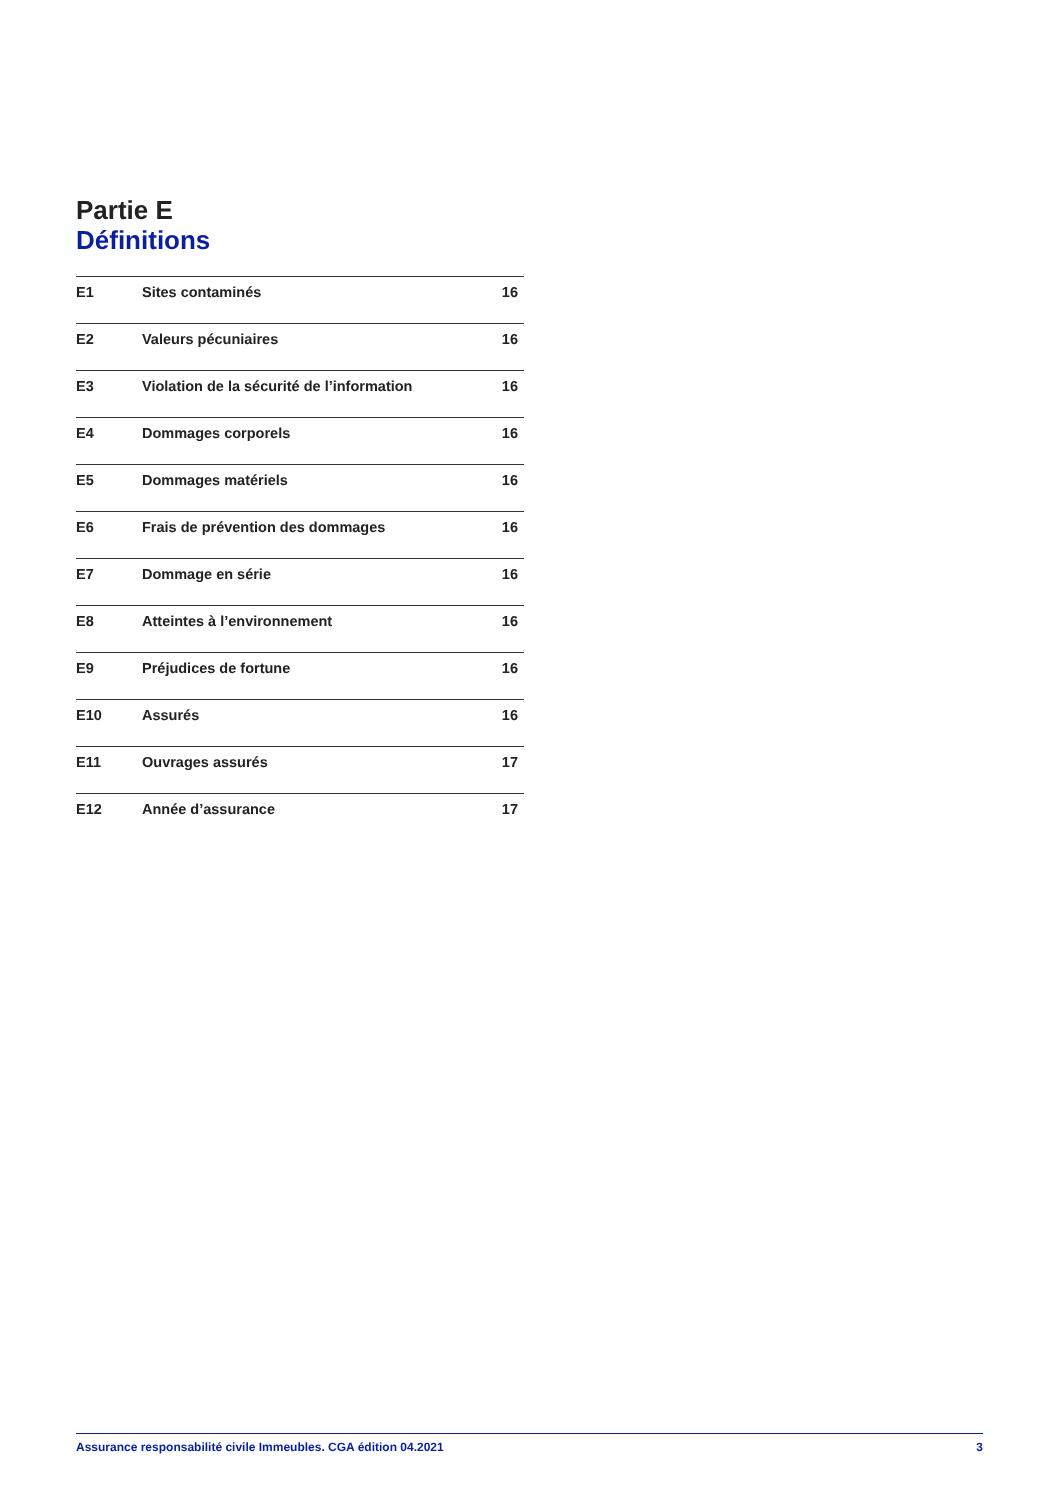Partie E
Définitions
| E1 | Sites contaminés | 16 |
| E2 | Valeurs pécuniaires | 16 |
| E3 | Violation de la sécurité de l’information | 16 |
| E4 | Dommages corporels | 16 |
| E5 | Dommages matériels | 16 |
| E6 | Frais de prévention des dommages | 16 |
| E7 | Dommage en série | 16 |
| E8 | Atteintes à l’environnement | 16 |
| E9 | Préjudices de fortune | 16 |
| E10 | Assurés | 16 |
| E11 | Ouvrages assurés | 17 |
| E12 | Année d’assurance | 17 |
Assurance responsabilité civile Immeubles. CGA édition 04.2021 3